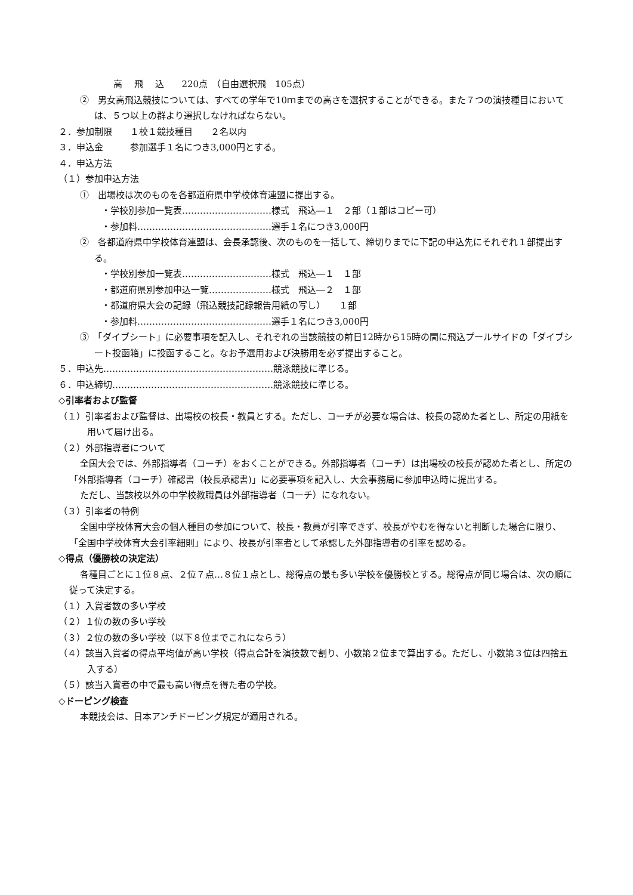高　 飛　 込　　220点　（自由選択飛　105点）
②　男女高飛込競技については、すべての学年で10ｍまでの高さを選択することができる。また７つの演技種目においては、５つ以上の群より選択しなければならない。
２．参加制限　　１校１競技種目　　２名以内
３．申込金　　　参加選手１名につき3,000円とする。
４．申込方法
（１）参加申込方法
①　出場校は次のものを各都道府県中学校体育連盟に提出する。
・学校別参加一覧表…………………………様式　飛込―１　２部（１部はコピー可）
・参加料………………………………………選手１名につき3,000円
②　各都道府県中学校体育連盟は、会長承認後、次のものを一括して、締切りまでに下記の申込先にそれぞれ１部提出する。
・学校別参加一覧表…………………………様式　飛込―１　１部
・都道府県別参加申込一覧…………………様式　飛込―２　１部
・都道府県大会の記録（飛込競技記録報告用紙の写し）　　１部
・参加料………………………………………選手１名につき3,000円
③　「ダイブシート」に必要事項を記入し、それぞれの当該競技の前日12時から15時の間に飛込プールサイドの「ダイブシート投函箱」に投函すること。なお予選用および決勝用を必ず提出すること。
５．申込先…………………………………………………競泳競技に準じる。
６．申込締切………………………………………………競泳競技に準じる。
◇引率者および監督
（１）引率者および監督は、出場校の校長・教員とする。ただし、コーチが必要な場合は、校長の認めた者とし、所定の用紙を用いて届け出る。
（２）外部指導者について
全国大会では、外部指導者（コーチ）をおくことができる。外部指導者（コーチ）は出場校の校長が認めた者とし、所定の「外部指導者（コーチ）確認書（校長承認書)」に必要事項を記入し、大会事務局に参加申込時に提出する。
ただし、当該校以外の中学校教職員は外部指導者（コーチ）になれない。
（３）引率者の特例
全国中学校体育大会の個人種目の参加について、校長・教員が引率できず、校長がやむを得ないと判断した場合に限り、「全国中学校体育大会引率細則」により、校長が引率者として承認した外部指導者の引率を認める。
◇得点（優勝校の決定法）
各種目ごとに１位８点、２位７点…８位１点とし、総得点の最も多い学校を優勝校とする。総得点が同じ場合は、次の順に従って決定する。
（１）入賞者数の多い学校
（２）１位の数の多い学校
（３）２位の数の多い学校（以下８位までこれにならう）
（４）該当入賞者の得点平均値が高い学校（得点合計を演技数で割り、小数第２位まで算出する。ただし、小数第３位は四捨五入する）
（５）該当入賞者の中で最も高い得点を得た者の学校。
◇ドーピング検査
本競技会は、日本アンチドーピング規定が適用される。